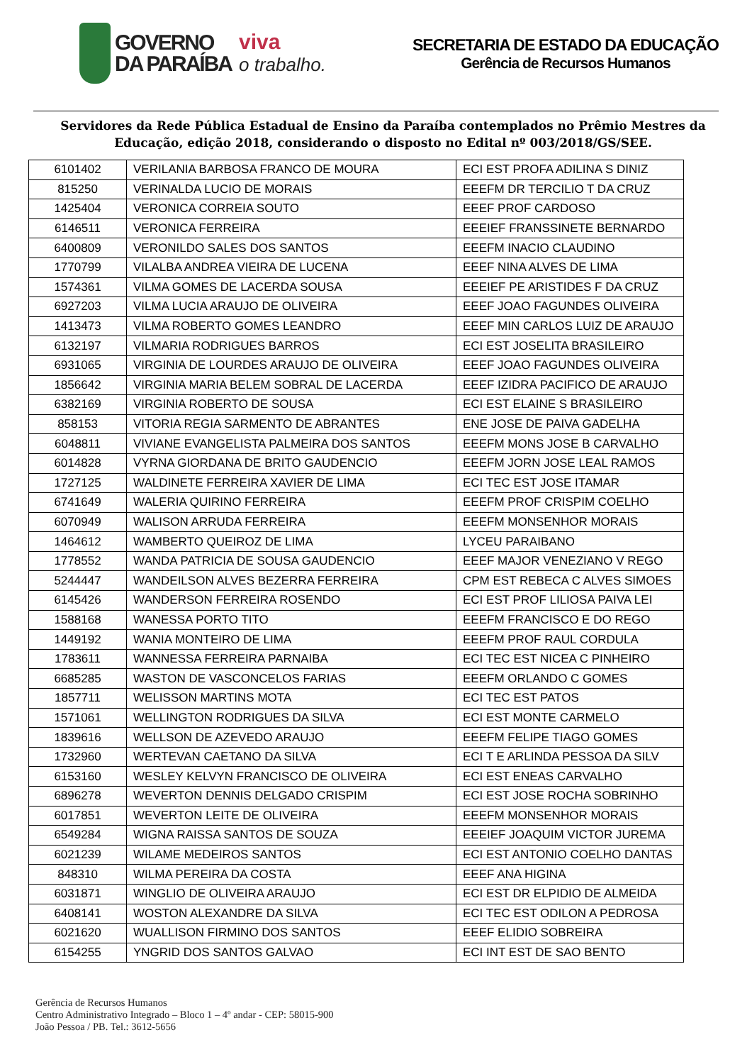GOVERNO
DA PARAÍBA
viva
o trabalho.
SECRETARIA DE ESTADO DA EDUCAÇÃO
Gerência de Recursos Humanos
Servidores da Rede Pública Estadual de Ensino da Paraíba contemplados no Prêmio Mestres da Educação, edição 2018, considerando o disposto no Edital nº 003/2018/GS/SEE.
| 6101402 | VERILANIA BARBOSA FRANCO DE MOURA | ECI EST PROFA ADILINA S DINIZ |
| 815250 | VERINALDA LUCIO DE MORAIS | EEEFM DR TERCILIO T DA CRUZ |
| 1425404 | VERONICA CORREIA SOUTO | EEEF PROF CARDOSO |
| 6146511 | VERONICA FERREIRA | EEEIEF FRANSSINETE BERNARDO |
| 6400809 | VERONILDO SALES DOS SANTOS | EEEFM INACIO CLAUDINO |
| 1770799 | VILALBA ANDREA VIEIRA DE LUCENA | EEEF NINA ALVES DE LIMA |
| 1574361 | VILMA GOMES DE LACERDA SOUSA | EEEIEF PE ARISTIDES F DA CRUZ |
| 6927203 | VILMA LUCIA ARAUJO DE OLIVEIRA | EEEF JOAO FAGUNDES OLIVEIRA |
| 1413473 | VILMA ROBERTO GOMES LEANDRO | EEEF MIN CARLOS LUIZ DE ARAUJO |
| 6132197 | VILMARIA RODRIGUES BARROS | ECI EST JOSELITA BRASILEIRO |
| 6931065 | VIRGINIA DE LOURDES ARAUJO DE OLIVEIRA | EEEF JOAO FAGUNDES OLIVEIRA |
| 1856642 | VIRGINIA MARIA BELEM SOBRAL DE LACERDA | EEEF IZIDRA PACIFICO DE ARAUJO |
| 6382169 | VIRGINIA ROBERTO DE SOUSA | ECI EST ELAINE S BRASILEIRO |
| 858153 | VITORIA REGIA SARMENTO DE ABRANTES | ENE JOSE DE PAIVA GADELHA |
| 6048811 | VIVIANE EVANGELISTA PALMEIRA DOS SANTOS | EEEFM MONS JOSE B CARVALHO |
| 6014828 | VYRNA GIORDANA DE BRITO GAUDENCIO | EEEFM JORN JOSE LEAL RAMOS |
| 1727125 | WALDINETE FERREIRA XAVIER DE LIMA | ECI TEC EST JOSE ITAMAR |
| 6741649 | WALERIA QUIRINO FERREIRA | EEEFM PROF CRISPIM COELHO |
| 6070949 | WALISON ARRUDA FERREIRA | EEEFM MONSENHOR MORAIS |
| 1464612 | WAMBERTO QUEIROZ DE LIMA | LYCEU PARAIBANO |
| 1778552 | WANDA PATRICIA DE SOUSA GAUDENCIO | EEEF MAJOR VENEZIANO V REGO |
| 5244447 | WANDEILSON ALVES BEZERRA FERREIRA | CPM EST REBECA C ALVES SIMOES |
| 6145426 | WANDERSON FERREIRA ROSENDO | ECI EST PROF LILIOSA PAIVA LEI |
| 1588168 | WANESSA PORTO TITO | EEEFM FRANCISCO E DO REGO |
| 1449192 | WANIA MONTEIRO DE LIMA | EEEFM PROF RAUL CORDULA |
| 1783611 | WANNESSA FERREIRA PARNAIBA | ECI TEC EST NICEA C PINHEIRO |
| 6685285 | WASTON DE VASCONCELOS FARIAS | EEEFM ORLANDO C GOMES |
| 1857711 | WELISSON MARTINS MOTA | ECI TEC EST PATOS |
| 1571061 | WELLINGTON RODRIGUES DA SILVA | ECI EST MONTE CARMELO |
| 1839616 | WELLSON DE AZEVEDO ARAUJO | EEEFM FELIPE TIAGO GOMES |
| 1732960 | WERTEVAN CAETANO DA SILVA | ECI T E ARLINDA PESSOA DA SILV |
| 6153160 | WESLEY KELVYN FRANCISCO DE OLIVEIRA | ECI EST ENEAS CARVALHO |
| 6896278 | WEVERTON DENNIS DELGADO CRISPIM | ECI EST JOSE ROCHA SOBRINHO |
| 6017851 | WEVERTON LEITE DE OLIVEIRA | EEEFM MONSENHOR MORAIS |
| 6549284 | WIGNA RAISSA SANTOS DE SOUZA | EEEIEF JOAQUIM VICTOR JUREMA |
| 6021239 | WILAME MEDEIROS SANTOS | ECI EST ANTONIO COELHO DANTAS |
| 848310 | WILMA PEREIRA DA COSTA | EEEF ANA HIGINA |
| 6031871 | WINGLIO DE OLIVEIRA ARAUJO | ECI EST DR ELPIDIO DE ALMEIDA |
| 6408141 | WOSTON ALEXANDRE DA SILVA | ECI TEC EST ODILON A PEDROSA |
| 6021620 | WUALLISON FIRMINO DOS SANTOS | EEEF ELIDIO SOBREIRA |
| 6154255 | YNGRID DOS SANTOS GALVAO | ECI INT EST DE SAO BENTO |
Gerência de Recursos Humanos
Centro Administrativo Integrado – Bloco 1 – 4º andar - CEP: 58015-900
João Pessoa / PB. Tel.: 3612-5656